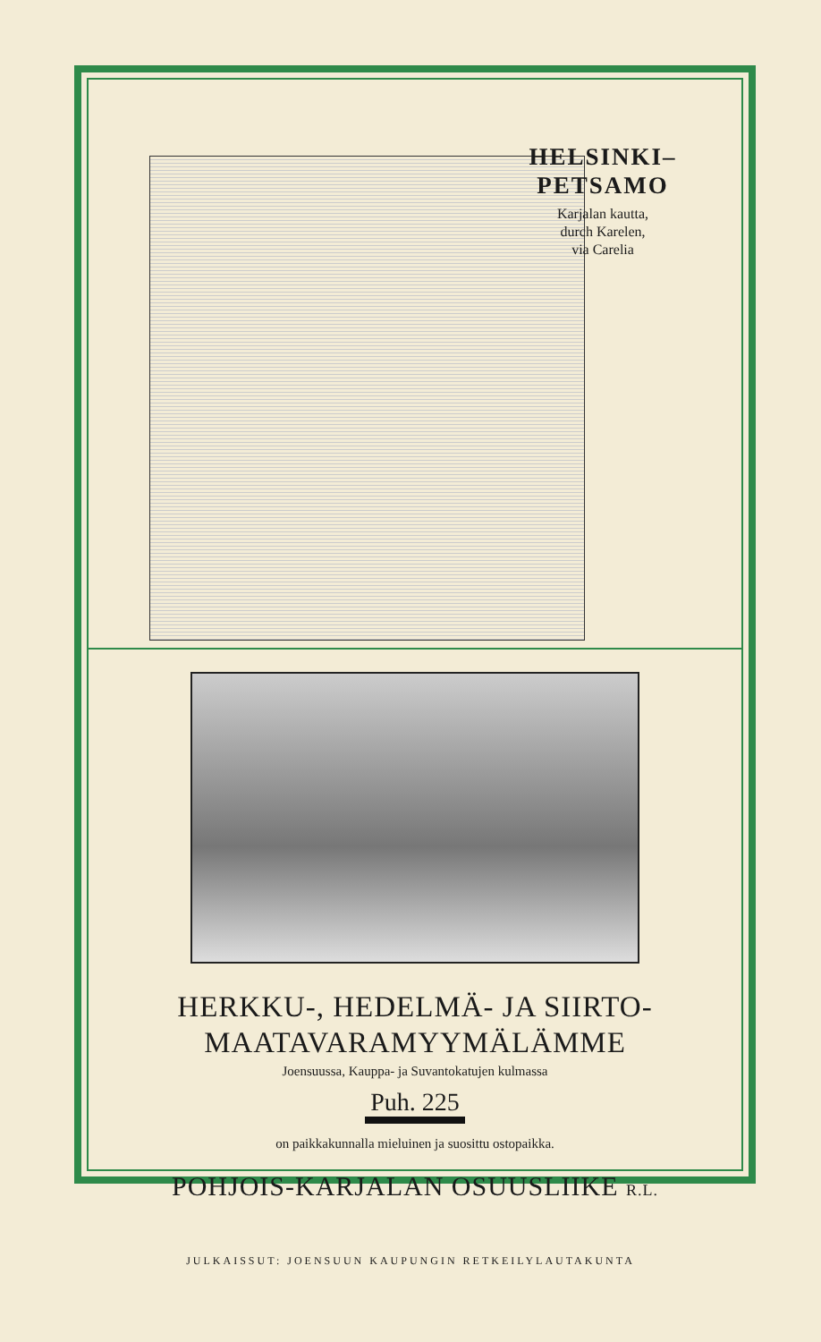HELSINKI–
PETSAMO
Karjalan kautta,
durch Karelen,
via Carelia
HERKKU-, HEDELMÄ- JA SIIRTO-
MAATAVARAMYYMÄLÄMME
Joensuussa, Kauppa- ja Suvantokatujen kulmassa
Puh. 225
on paikkakunnalla mieluinen ja suosittu ostopaikka.
POHJOIS-KARJALAN OSUUSLIIKE R.L.
JULKAISSUT: JOENSUUN KAUPUNGIN RETKEILYLAUTAKUNTA